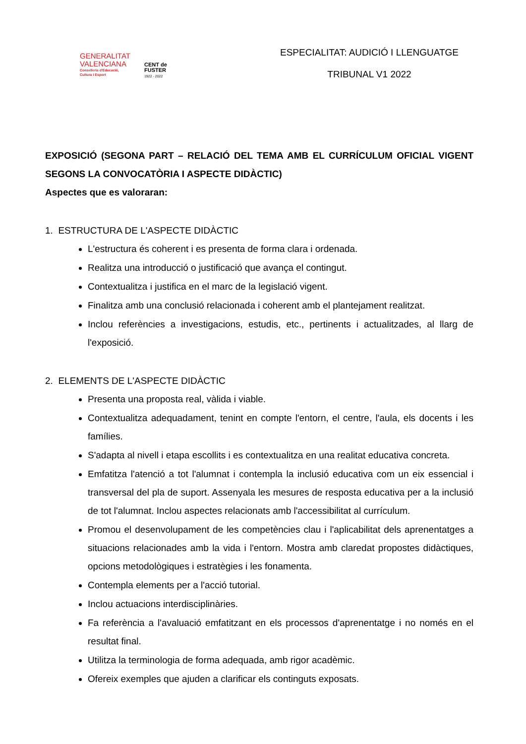GENERALITAT
VALENCIANA
Conselleria d'Educació,
Cultura i Esport
CENT de
FUSTER
1922 - 2022
ESPECIALITAT: AUDICIÓ I LLENGUATGE
TRIBUNAL V1 2022
EXPOSICIÓ (SEGONA PART – RELACIÓ DEL TEMA AMB EL CURRÍCULUM OFICIAL VIGENT SEGONS LA CONVOCATÒRIA I ASPECTE DIDÀCTIC)
Aspectes que es valoraran:
1. ESTRUCTURA DE L'ASPECTE DIDÀCTIC
L'estructura és coherent i es presenta de forma clara i ordenada.
Realitza una introducció o justificació que avança el contingut.
Contextualitza i justifica en el marc de la legislació vigent.
Finalitza amb una conclusió relacionada i coherent amb el plantejament realitzat.
Inclou referències a investigacions, estudis, etc., pertinents i actualitzades, al llarg de l'exposició.
2. ELEMENTS DE L'ASPECTE DIDÀCTIC
Presenta una proposta real, vàlida i viable.
Contextualitza adequadament, tenint en compte l'entorn, el centre, l'aula, els docents i les famílies.
S'adapta al nivell i etapa escollits i es contextualitza en una realitat educativa concreta.
Emfatitza l'atenció a tot l'alumnat i contempla la inclusió educativa com un eix essencial i transversal del pla de suport. Assenyala les mesures de resposta educativa per a la inclusió de tot l'alumnat. Inclou aspectes relacionats amb l'accessibilitat al currículum.
Promou el desenvolupament de les competències clau i l'aplicabilitat dels aprenentatges a situacions relacionades amb la vida i l'entorn. Mostra amb claredat propostes didàctiques, opcions metodològiques i estratègies i les fonamenta.
Contempla elements per a l'acció tutorial.
Inclou actuacions interdisciplinàries.
Fa referència a l'avaluació emfatitzant en els processos d'aprenentatge i no només en el resultat final.
Utilitza la terminologia de forma adequada, amb rigor acadèmic.
Ofereix exemples que ajuden a clarificar els continguts exposats.